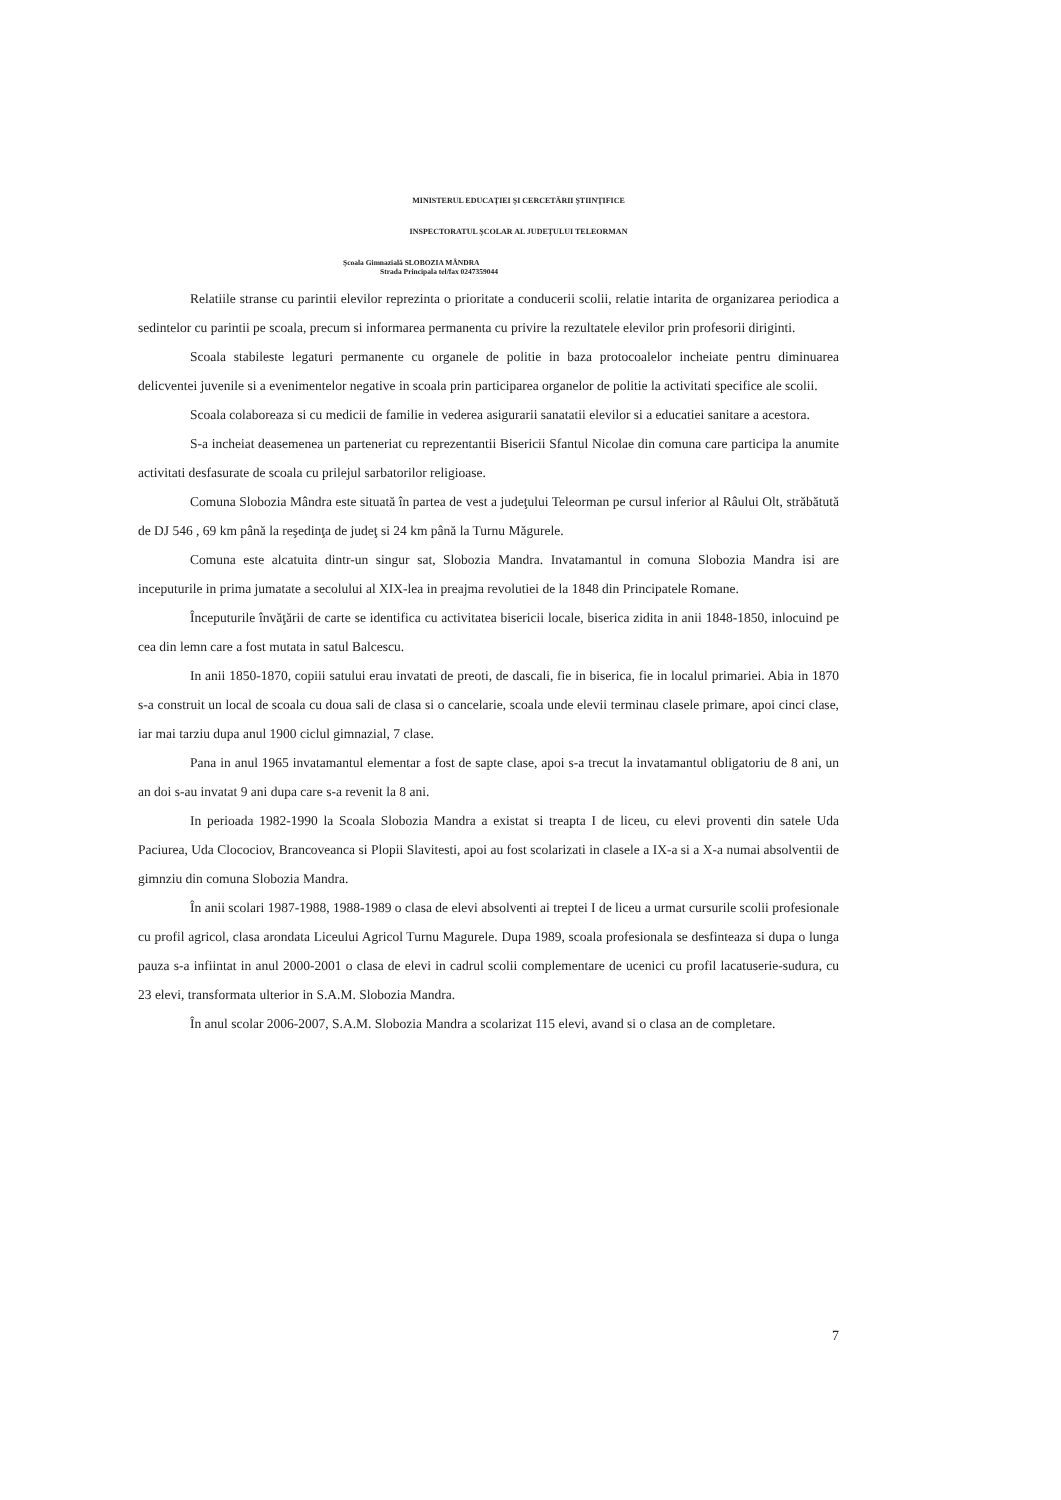MINISTERUL EDUCAŢIEI ŞI CERCETĂRII ŞTIINŢIFICE
INSPECTORATUL ŞCOLAR AL JUDEŢULUI TELEORMAN
Şcoala Gimnazială SLOBOZIA MÂNDRA
Strada Principala tel/fax 0247359044
Relatiile stranse cu parintii elevilor reprezinta o prioritate a conducerii scolii, relatie intarita de organizarea periodica a sedintelor cu parintii pe scoala, precum si informarea permanenta cu privire la rezultatele elevilor prin profesorii diriginti.
Scoala stabileste legaturi permanente cu organele de politie in baza protocoalelor incheiate pentru diminuarea delicventei juvenile si a evenimentelor negative in scoala prin participarea organelor de politie la activitati specifice ale scolii.
Scoala colaboreaza si cu medicii de familie in vederea asigurarii sanatatii elevilor si a educatiei sanitare a acestora.
S-a incheiat deasemenea un parteneriat cu reprezentantii Bisericii Sfantul Nicolae din comuna care participa la anumite activitati desfasurate de scoala cu prilejul sarbatorilor religioase.
Comuna Slobozia Mândra este situată în partea de vest a judeţului Teleorman pe cursul inferior al Râului Olt, străbătută de DJ 546 , 69 km până la reşedinţa de judeţ si 24 km până la Turnu Măgurele.
Comuna este alcatuita dintr-un singur sat, Slobozia Mandra. Invatamantul in comuna Slobozia Mandra isi are inceputurile in prima jumatate a secolului al XIX-lea in preajma revolutiei de la 1848 din Principatele Romane.
Începuturile învăţării de carte se identifica cu activitatea bisericii locale, biserica zidita in anii 1848-1850, inlocuind pe cea din lemn care a fost mutata in satul Balcescu.
In anii 1850-1870, copiii satului erau invatati de preoti, de dascali, fie in biserica, fie in localul primariei. Abia in 1870 s-a construit un local de scoala cu doua sali de clasa si o cancelarie, scoala unde elevii terminau clasele primare, apoi cinci clase, iar mai tarziu dupa anul 1900 ciclul gimnazial, 7 clase.
Pana in anul 1965 invatamantul elementar a fost de sapte clase, apoi s-a trecut la invatamantul obligatoriu de 8 ani, un an doi s-au invatat 9 ani dupa care s-a revenit la 8 ani.
In perioada 1982-1990 la Scoala Slobozia Mandra a existat si treapta I de liceu, cu elevi proventi din satele Uda Paciurea, Uda Clocociov, Brancoveanca si Plopii Slavitesti, apoi au fost scolarizati in clasele a IX-a si a X-a numai absolventii de gimnziu din comuna Slobozia Mandra.
În anii scolari 1987-1988, 1988-1989 o clasa de elevi absolventi ai treptei I de liceu a urmat cursurile scolii profesionale cu profil agricol, clasa arondata Liceului Agricol Turnu Magurele. Dupa 1989, scoala profesionala se desfinteaza si dupa o lunga pauza s-a infiintat in anul 2000-2001 o clasa de elevi in cadrul scolii complementare de ucenici cu profil lacatuserie-sudura, cu 23 elevi, transformata ulterior in S.A.M. Slobozia Mandra.
În anul scolar 2006-2007, S.A.M. Slobozia Mandra a scolarizat 115 elevi, avand si o clasa an de completare.
7